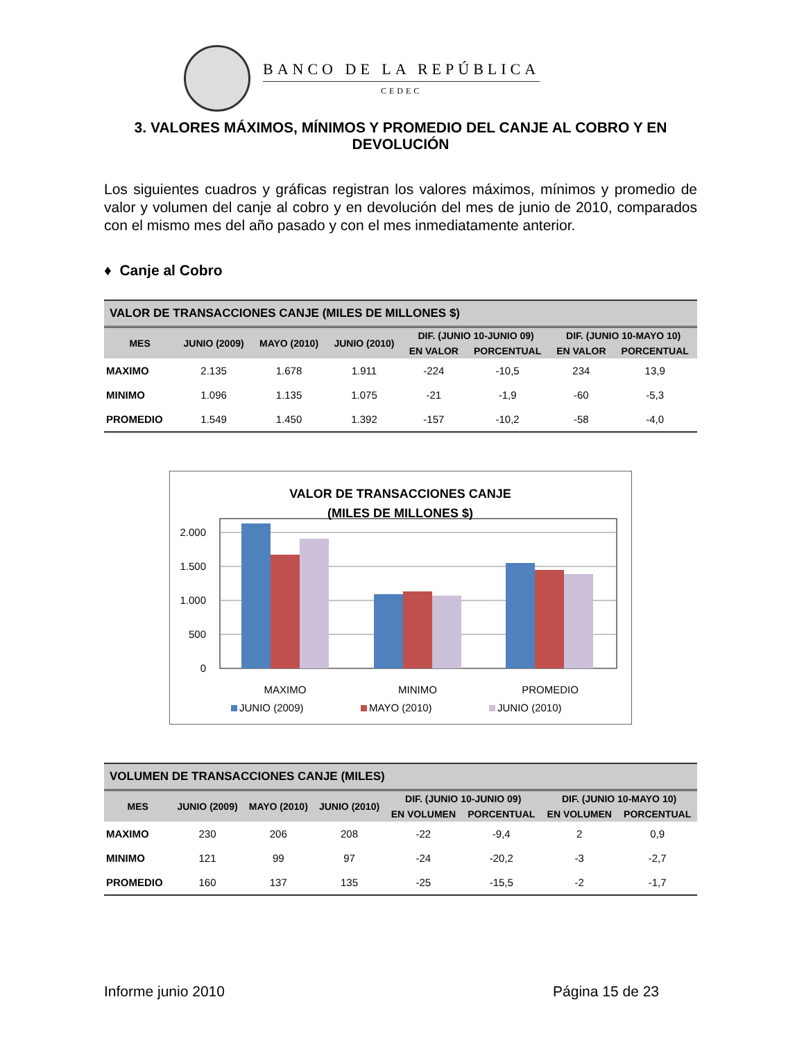BANCO DE LA REPÚBLICA
CEDEC
3. VALORES MÁXIMOS, MÍNIMOS Y PROMEDIO DEL CANJE AL COBRO Y EN DEVOLUCIÓN
Los siguientes cuadros y gráficas registran los valores máximos, mínimos y promedio de valor y volumen del canje al cobro y en devolución del mes de junio de 2010, comparados con el mismo mes del año pasado y con el mes inmediatamente anterior.
♦ Canje al Cobro
| VALOR DE TRANSACCIONES CANJE (MILES DE MILLONES $) | | | | | | | |
| MES | JUNIO (2009) | MAYO (2010) | JUNIO (2010) | DIF. (JUNIO 10-JUNIO 09) | | DIF. (JUNIO 10-MAYO 10) | |
| | | | | EN VALOR | PORCENTUAL | EN VALOR | PORCENTUAL |
| MAXIMO | 2.135 | 1.678 | 1.911 | -224 | -10,5 | 234 | 13,9 |
| MINIMO | 1.096 | 1.135 | 1.075 | -21 | -1,9 | -60 | -5,3 |
| PROMEDIO | 1.549 | 1.450 | 1.392 | -157 | -10,2 | -58 | -4,0 |
VALOR DE TRANSACCIONES CANJE
(MILES DE MILLONES $)
2.000
1.500
1.000
500
0
MAXIMO
MINIMO
PROMEDIO
JUNIO (2009)
MAYO (2010)
JUNIO (2010)
| VOLUMEN DE TRANSACCIONES CANJE (MILES) | | | | | | | |
| MES | JUNIO (2009) | MAYO (2010) | JUNIO (2010) | DIF. (JUNIO 10-JUNIO 09) | | DIF. (JUNIO 10-MAYO 10) | |
| | | | | EN VOLUMEN | PORCENTUAL | EN VOLUMEN | PORCENTUAL |
| MAXIMO | 230 | 206 | 208 | -22 | -9,4 | 2 | 0,9 |
| MINIMO | 121 | 99 | 97 | -24 | -20,2 | -3 | -2,7 |
| PROMEDIO | 160 | 137 | 135 | -25 | -15,5 | -2 | -1,7 |
Informe junio 2010 Página 15 de 23